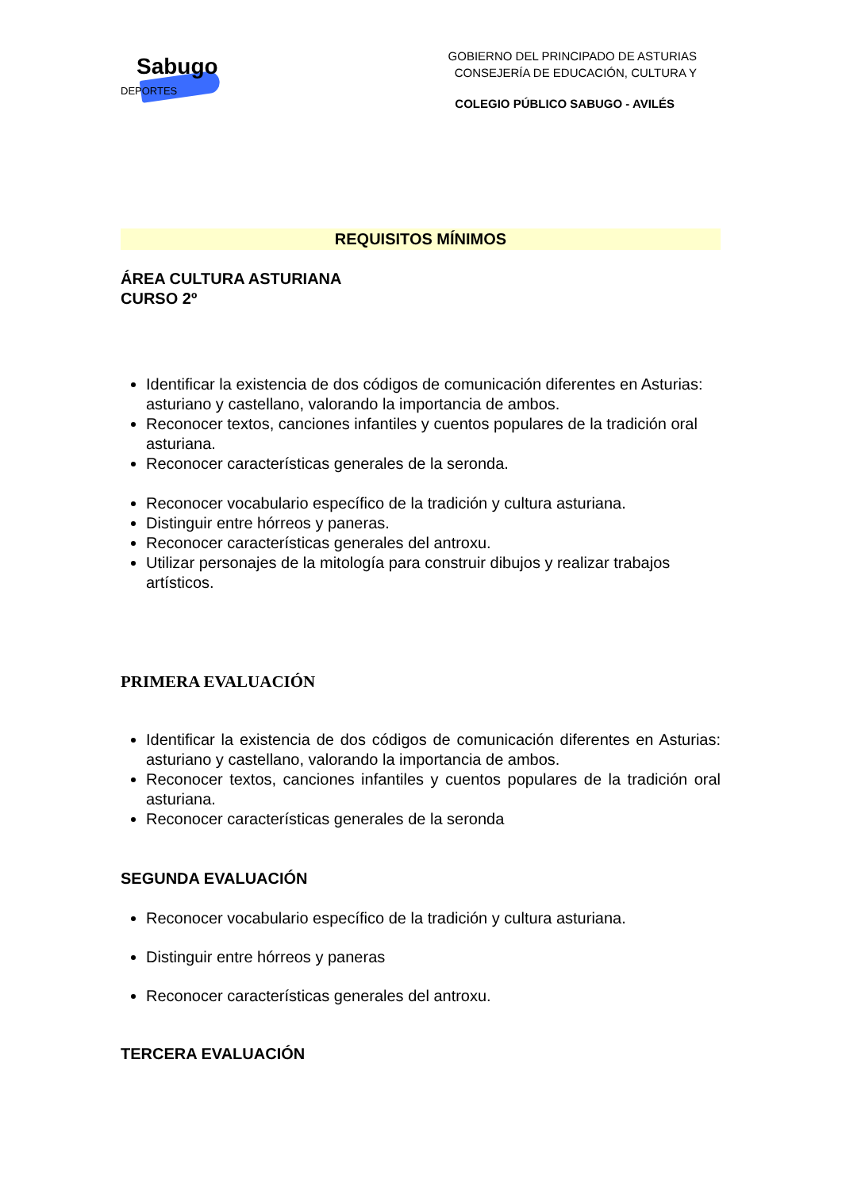Sabugo
DEPORTES
GOBIERNO DEL PRINCIPADO DE ASTURIAS
CONSEJERÍA DE EDUCACIÓN, CULTURA Y
COLEGIO PÚBLICO SABUGO - AVILÉS
REQUISITOS MÍNIMOS
ÁREA CULTURA ASTURIANA
CURSO 2º
Identificar la existencia de dos códigos de comunicación diferentes en Asturias: asturiano y castellano, valorando la importancia de ambos.
Reconocer textos, canciones infantiles y cuentos populares de la tradición oral asturiana.
Reconocer características generales de la seronda.
Reconocer vocabulario específico de la tradición y cultura asturiana.
Distinguir entre hórreos y paneras.
Reconocer características generales del antroxu.
Utilizar personajes de la mitología para construir dibujos y realizar trabajos artísticos.
PRIMERA EVALUACIÓN
Identificar la existencia de dos códigos de comunicación diferentes en Asturias: asturiano y castellano, valorando la importancia de ambos.
Reconocer textos, canciones infantiles y cuentos populares de la tradición oral asturiana.
Reconocer características generales de la seronda
SEGUNDA EVALUACIÓN
Reconocer vocabulario específico de la tradición y cultura asturiana.
Distinguir entre hórreos y paneras
Reconocer características generales del antroxu.
TERCERA EVALUACIÓN